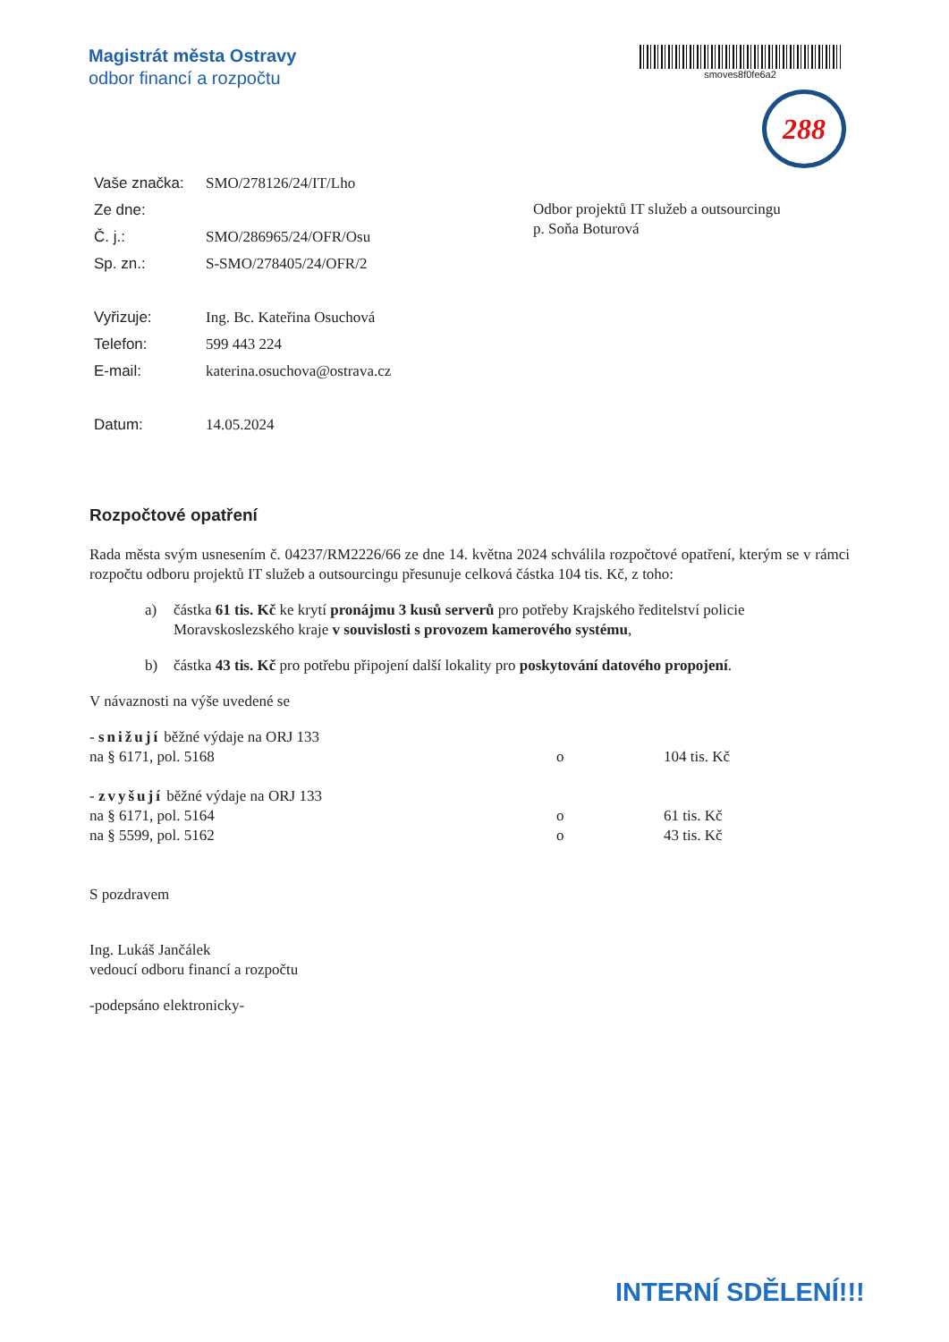Magistrát města Ostravy
odbor financí a rozpočtu
smoves8f0fe6a2
288
| Vaše značka: | SMO/278126/24/IT/Lho |
| Ze dne: | |
| Č. j.: | SMO/286965/24/OFR/Osu |
| Sp. zn.: | S-SMO/278405/24/OFR/2 |
| Vyřizuje: | Ing. Bc. Kateřina Osuchová |
| Telefon: | 599 443 224 |
| E-mail: | katerina.osuchova@ostrava.cz |
| Datum: | 14.05.2024 |
Odbor projektů IT služeb a outsourcingu
p. Soňa Boturová
Rozpočtové opatření
Rada města svým usnesením č. 04237/RM2226/66 ze dne 14. května 2024 schválila rozpočtové opatření, kterým se v rámci rozpočtu odboru projektů IT služeb a outsourcingu přesunuje celková částka 104 tis. Kč, z toho:
a) částka 61 tis. Kč ke krytí pronájmu 3 kusů serverů pro potřeby Krajského ředitelství policie Moravskoslezského kraje v souvislosti s provozem kamerového systému,
b) částka 43 tis. Kč pro potřebu připojení další lokality pro poskytování datového propojení.
V návaznosti na výše uvedené se
- snižují běžné výdaje na ORJ 133
na § 6171, pol. 5168 o 104 tis. Kč
- zvyšují běžné výdaje na ORJ 133
na § 6171, pol. 5164 o 61 tis. Kč
na § 5599, pol. 5162 o 43 tis. Kč
S pozdravem
Ing. Lukáš Jančálek
vedoucí odboru financí a rozpočtu
-podepsáno elektronicky-
INTERNÍ SDĚLENÍ!!!